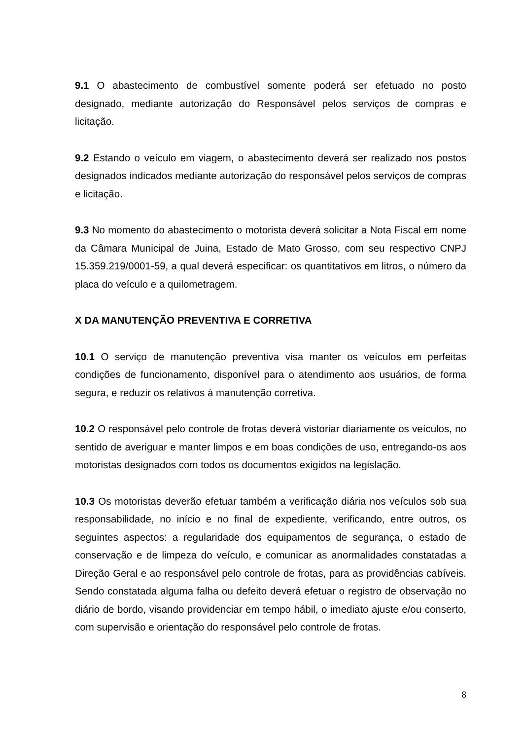9.1 O abastecimento de combustível somente poderá ser efetuado no posto designado, mediante autorização do Responsável pelos serviços de compras e licitação.
9.2 Estando o veículo em viagem, o abastecimento deverá ser realizado nos postos designados indicados mediante autorização do responsável pelos serviços de compras e licitação.
9.3 No momento do abastecimento o motorista deverá solicitar a Nota Fiscal em nome da Câmara Municipal de Juina, Estado de Mato Grosso, com seu respectivo CNPJ 15.359.219/0001-59, a qual deverá especificar: os quantitativos em litros, o número da placa do veículo e a quilometragem.
X DA MANUTENÇÃO PREVENTIVA E CORRETIVA
10.1 O serviço de manutenção preventiva visa manter os veículos em perfeitas condições de funcionamento, disponível para o atendimento aos usuários, de forma segura, e reduzir os relativos à manutenção corretiva.
10.2 O responsável pelo controle de frotas deverá vistoriar diariamente os veículos, no sentido de averiguar e manter limpos e em boas condições de uso, entregando-os aos motoristas designados com todos os documentos exigidos na legislação.
10.3 Os motoristas deverão efetuar também a verificação diária nos veículos sob sua responsabilidade, no início e no final de expediente, verificando, entre outros, os seguintes aspectos: a regularidade dos equipamentos de segurança, o estado de conservação e de limpeza do veículo, e comunicar as anormalidades constatadas a Direção Geral e ao responsável pelo controle de frotas, para as providências cabíveis. Sendo constatada alguma falha ou defeito deverá efetuar o registro de observação no diário de bordo, visando providenciar em tempo hábil, o imediato ajuste e/ou conserto, com supervisão e orientação do responsável pelo controle de frotas.
8